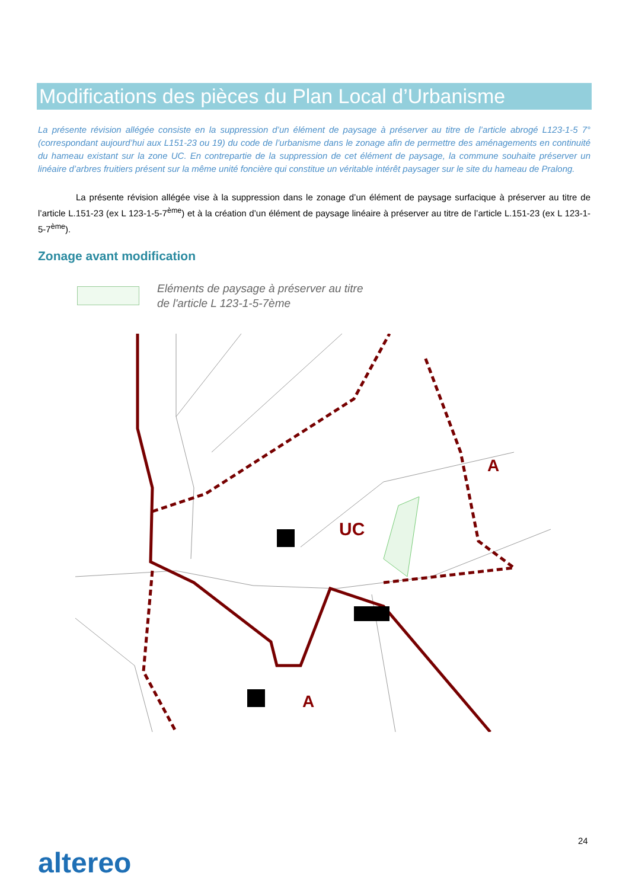Modifications des pièces du Plan Local d’Urbanisme
La présente révision allégée consiste en la suppression d’un élément de paysage à préserver au titre de l’article abrogé L123-1-5 7° (correspondant aujourd’hui aux L151-23 ou 19) du code de l’urbanisme dans le zonage afin de permettre des aménagements en continuité du hameau existant sur la zone UC. En contrepartie de la suppression de cet élément de paysage, la commune souhaite préserver un linéaire d’arbres fruitiers présent sur la même unité foncière qui constitue un véritable intérêt paysager sur le site du hameau de Pralong.
La présente révision allégée vise à la suppression dans le zonage d’un élément de paysage surfacique à préserver au titre de l’article L.151-23 (ex L 123-1-5-7<sup>ème</sup>) et à la création d’un élément de paysage linéaire à préserver au titre de l’article L.151-23 (ex L 123-1-5-7<sup>ème</sup>).
Zonage avant modification
Eléments de paysage à préserver au titre
de l'article L 123-1-5-7ème
UC
A
A
24
altereo